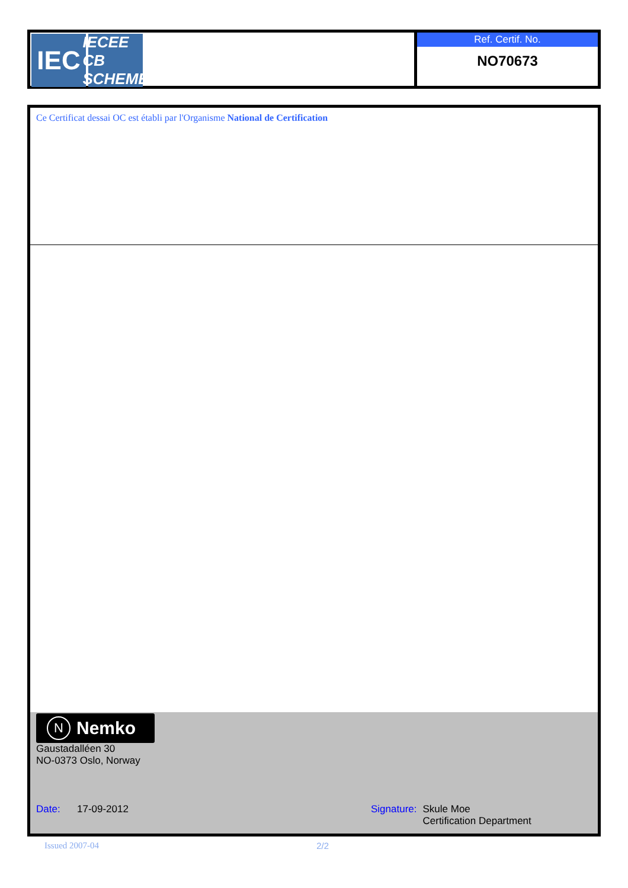IEC
IECEE
CB SCHEME
Ref. Certif. No.
NO70673
Ce Certificat dessai OC est établi par l'Organisme National de Certification
N Nemko
Gaustadalléen 30
NO-0373 Oslo, Norway
Date: 17-09-2012 Signature: Skule Moe
Certification Department
Issued 2007-04 2/2